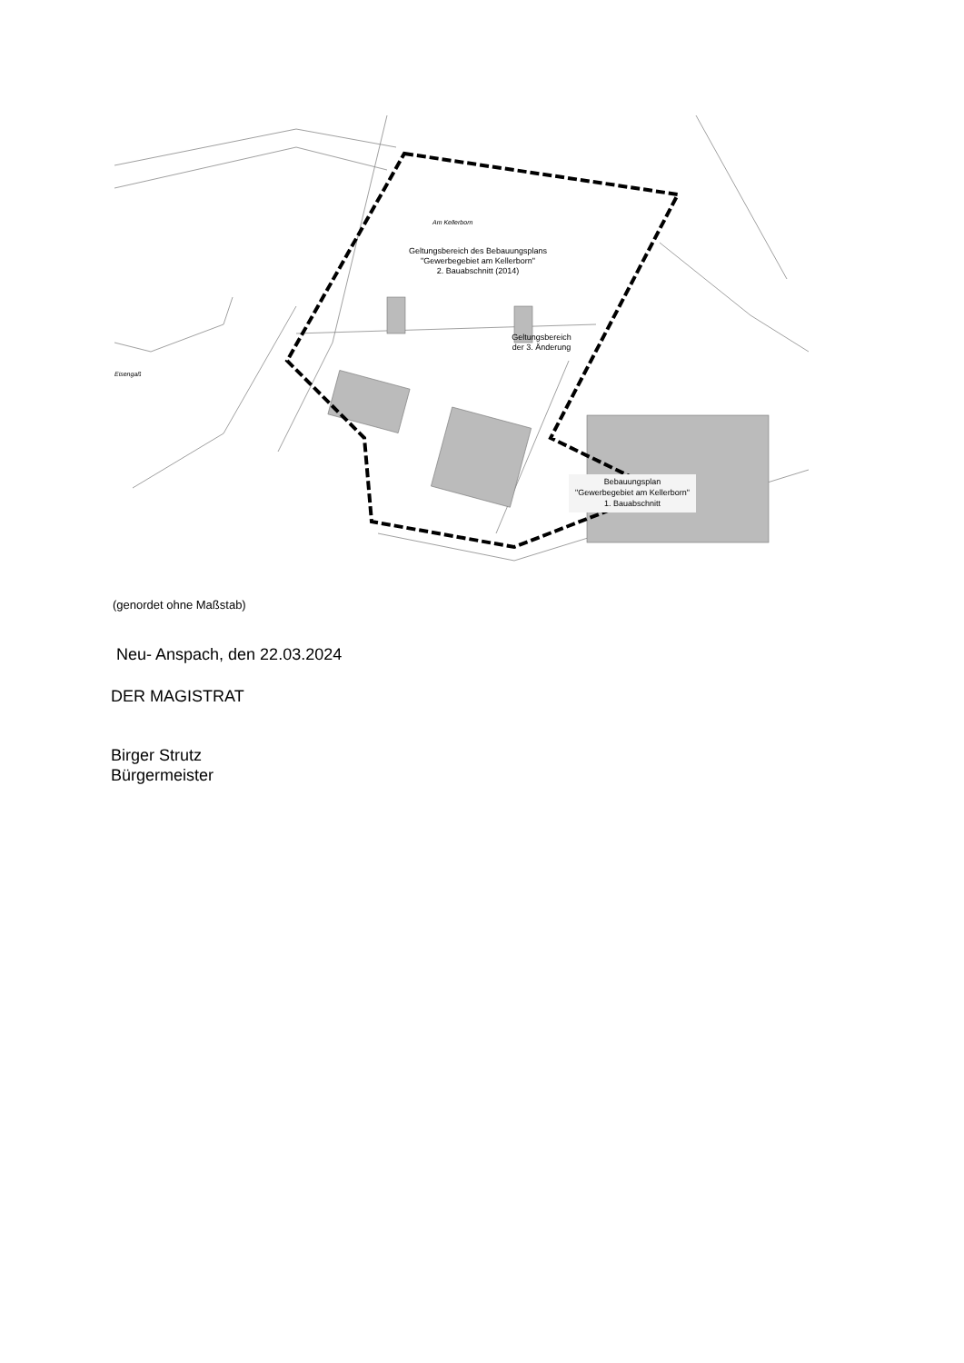Am Kellerborn
Geltungsbereich des Bebauungsplans
"Gewerbegebiet am Kellerborn"
2. Bauabschnitt (2014)
Geltungsbereich
der 3. Änderung
Eisengaß
Bebauungsplan
"Gewerbegebiet am Kellerborn"
1. Bauabschnitt
(genordet ohne Maßstab)
Neu- Anspach, den 22.03.2024
DER MAGISTRAT
Birger Strutz
Bürgermeister